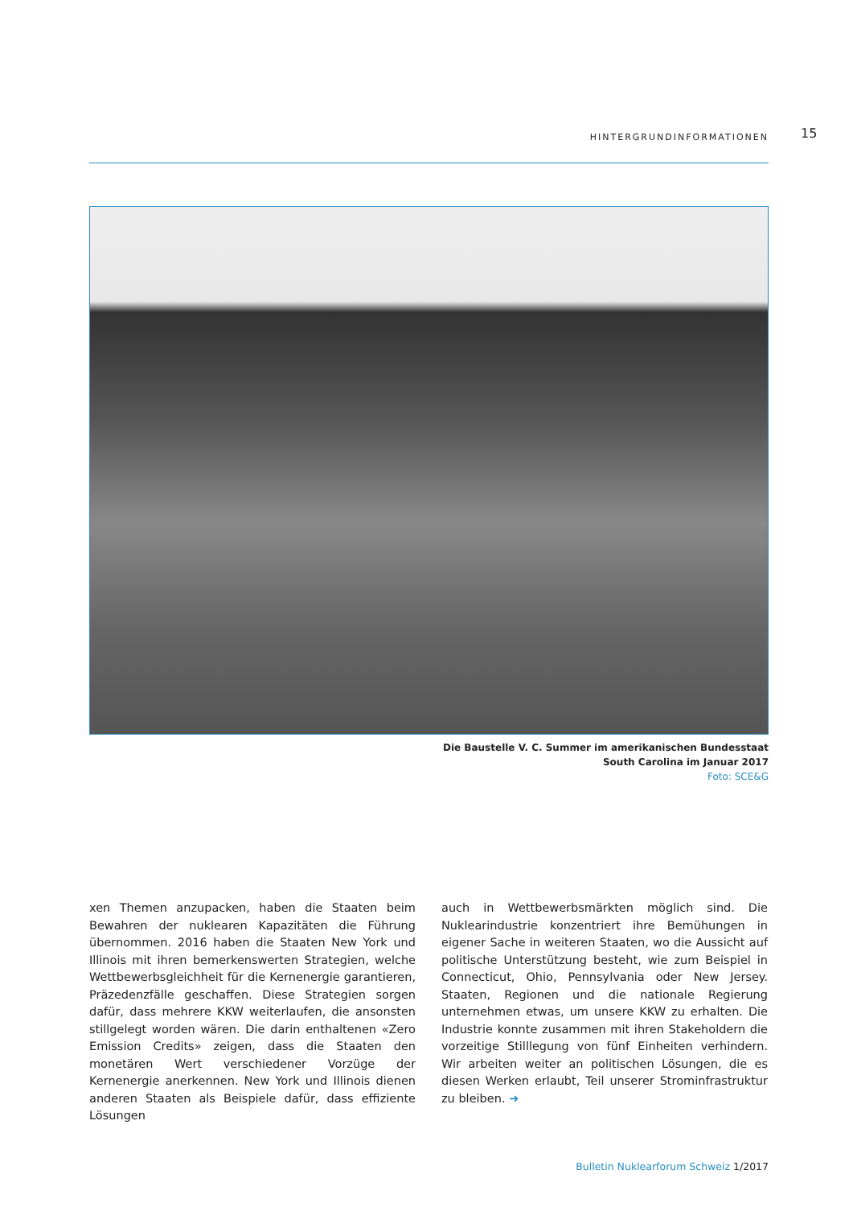HINTERGRUNDINFORMATIONEN 15
Die Baustelle V. C. Summer im amerikanischen Bundesstaat
South Carolina im Januar 2017
Foto: SCE&G
xen Themen anzupacken, haben die Staaten beim Bewahren der nuklearen Kapazitäten die Führung übernommen. 2016 haben die Staaten New York und Illinois mit ihren bemerkenswerten Strategien, welche Wettbewerbsgleichheit für die Kernenergie garantieren, Präzedenzfälle geschaffen. Diese Strategien sorgen dafür, dass mehrere KKW weiterlaufen, die ansonsten stillgelegt worden wären. Die darin enthaltenen «Zero Emission Credits» zeigen, dass die Staaten den monetären Wert verschiedener Vorzüge der Kernenergie anerkennen. New York und Illinois dienen anderen Staaten als Beispiele dafür, dass effiziente Lösungen
auch in Wettbewerbsmärkten möglich sind. Die Nuklearindustrie konzentriert ihre Bemühungen in eigener Sache in weiteren Staaten, wo die Aussicht auf politische Unterstützung besteht, wie zum Beispiel in Connecticut, Ohio, Pennsylvania oder New Jersey. Staaten, Regionen und die nationale Regierung unternehmen etwas, um unsere KKW zu erhalten. Die Industrie konnte zusammen mit ihren Stakeholdern die vorzeitige Stilllegung von fünf Einheiten verhindern. Wir arbeiten weiter an politischen Lösungen, die es diesen Werken erlaubt, Teil unserer Strominfrastruktur zu bleiben. ➜
Bulletin Nuklearforum Schweiz 1/2017